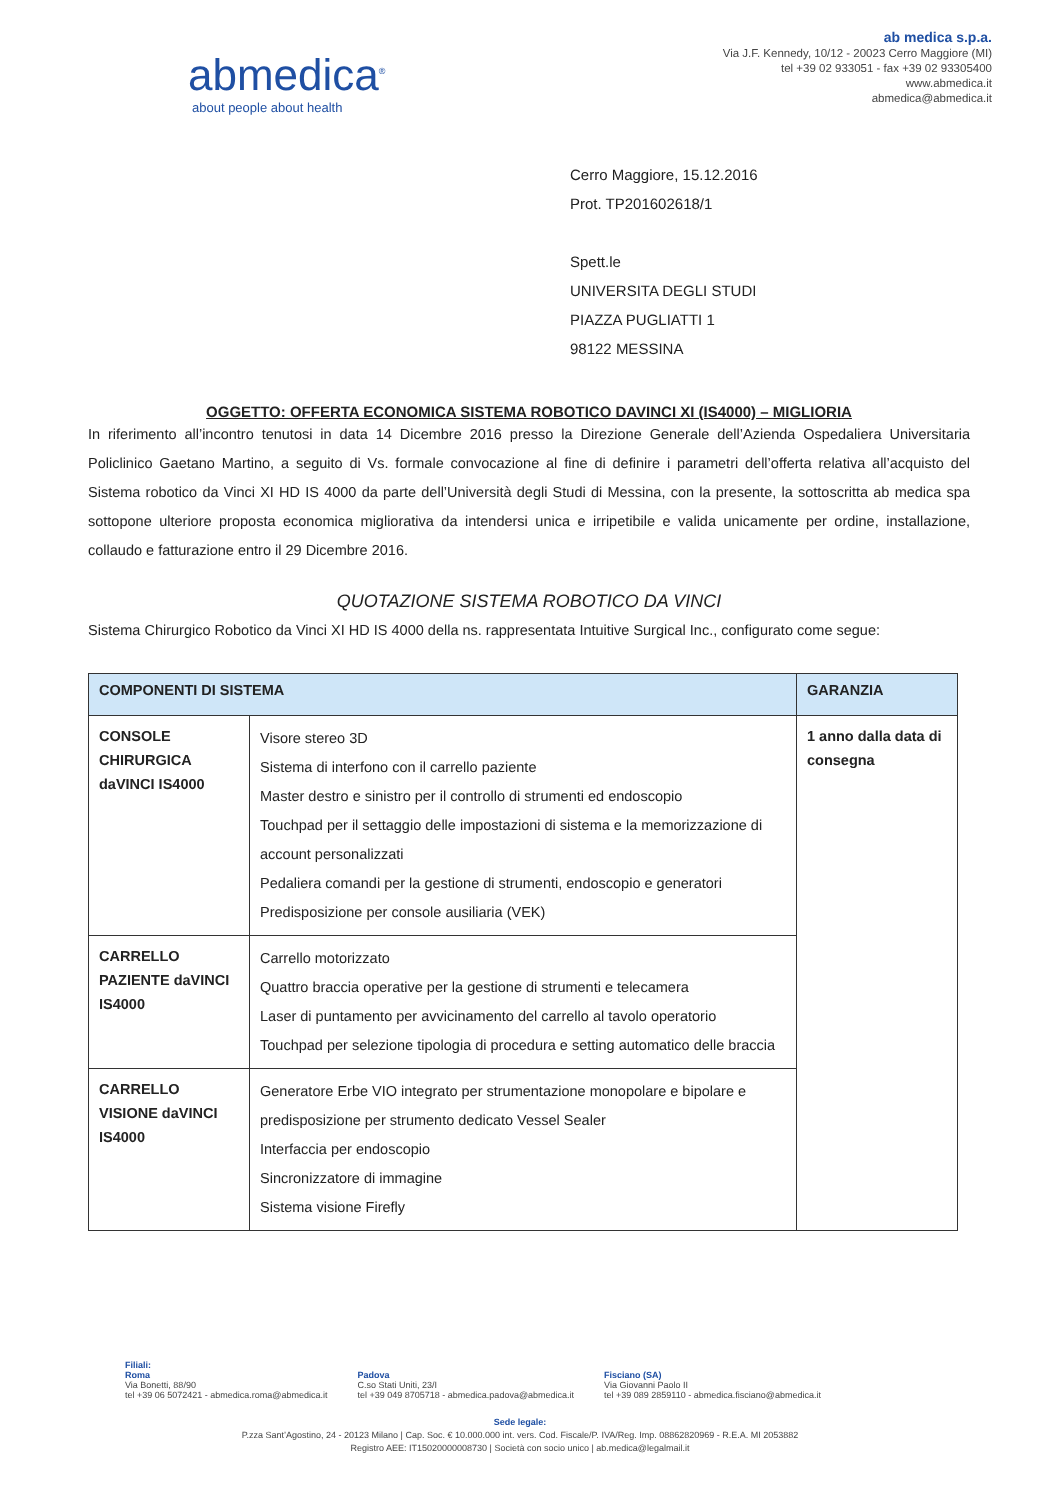abmedica<sup>®</sup>
about people about health
ab medica s.p.a.
Via J.F. Kennedy, 10/12 - 20023 Cerro Maggiore (MI)
tel +39 02 933051 - fax +39 02 93305400
www.abmedica.it
abmedica@abmedica.it
Cerro Maggiore, 15.12.2016
Prot. TP201602618/1
Spett.le
UNIVERSITA DEGLI STUDI
PIAZZA PUGLIATTI 1
98122 MESSINA
OGGETTO: OFFERTA ECONOMICA SISTEMA ROBOTICO DAVINCI XI (IS4000) – MIGLIORIA
In riferimento all’incontro tenutosi in data 14 Dicembre 2016 presso la Direzione Generale dell’Azienda Ospedaliera Universitaria Policlinico Gaetano Martino, a seguito di Vs. formale convocazione al fine di definire i parametri dell’offerta relativa all’acquisto del Sistema robotico da Vinci XI HD IS 4000 da parte dell’Università degli Studi di Messina, con la presente, la sottoscritta ab medica spa sottopone ulteriore proposta economica migliorativa da intendersi unica e irripetibile e valida unicamente per ordine, installazione, collaudo e fatturazione entro il 29 Dicembre 2016.
QUOTAZIONE SISTEMA ROBOTICO DA VINCI
Sistema Chirurgico Robotico da Vinci XI HD IS 4000 della ns. rappresentata Intuitive Surgical Inc., configurato come segue:
| COMPONENTI DI SISTEMA | | GARANZIA |
| --- | --- | --- |
| CONSOLE CHIRURGICA daVINCI IS4000 | Visore stereo 3D Sistema di interfono con il carrello paziente Master destro e sinistro per il controllo di strumenti ed endoscopio Touchpad per il settaggio delle impostazioni di sistema e la memorizzazione di account personalizzati Pedaliera comandi per la gestione di strumenti, endoscopio e generatori Predisposizione per console ausiliaria (VEK) | 1 anno dalla data di consegna |
| CARRELLO PAZIENTE daVINCI IS4000 | Carrello motorizzato Quattro braccia operative per la gestione di strumenti e telecamera Laser di puntamento per avvicinamento del carrello al tavolo operatorio Touchpad per selezione tipologia di procedura e setting automatico delle braccia | |
| CARRELLO VISIONE daVINCI IS4000 | Generatore Erbe VIO integrato per strumentazione monopolare e bipolare e predisposizione per strumento dedicato Vessel Sealer Interfaccia per endoscopio Sincronizzatore di immagine Sistema visione Firefly | |
Filiali:
Roma
Via Bonetti, 88/90
tel +39 06 5072421 - abmedica.roma@abmedica.it
Padova
C.so Stati Uniti, 23/I
tel +39 049 8705718 - abmedica.padova@abmedica.it
Fisciano (SA)
Via Giovanni Paolo II
tel +39 089 2859110 - abmedica.fisciano@abmedica.it
Sede legale:
P.zza Sant’Agostino, 24 - 20123 Milano | Cap. Soc. € 10.000.000 int. vers. Cod. Fiscale/P. IVA/Reg. Imp. 08862820969 - R.E.A. MI 2053882
Registro AEE: IT15020000008730 | Società con socio unico | ab.medica@legalmail.it